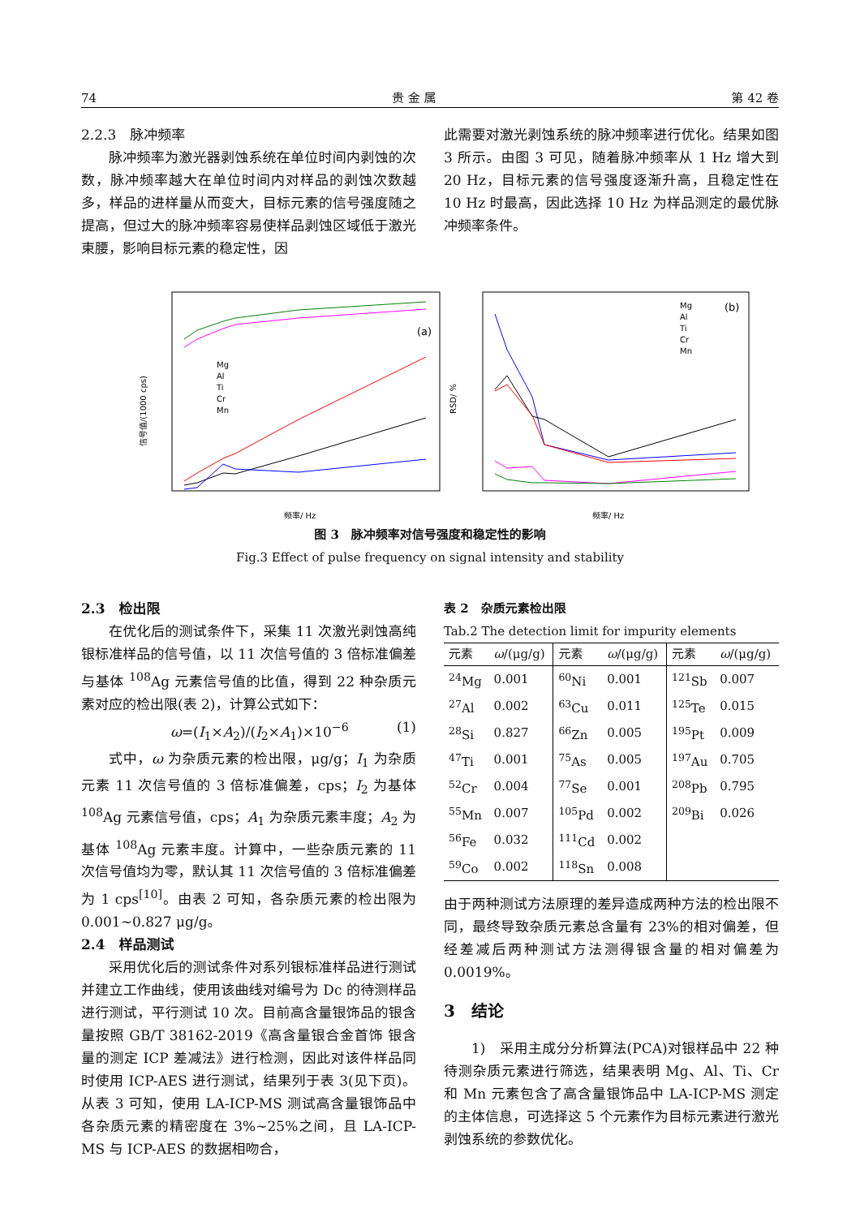74 贵 金 属 第 42 卷
2.2.3　脉冲频率
脉冲频率为激光器剥蚀系统在单位时间内剥蚀的次数，脉冲频率越大在单位时间内对样品的剥蚀次数越多，样品的进样量从而变大，目标元素的信号强度随之提高，但过大的脉冲频率容易使样品剥蚀区域低于激光束腰，影响目标元素的稳定性，因
此需要对激光剥蚀系统的脉冲频率进行优化。结果如图 3 所示。由图 3 可见，随着脉冲频率从 1 Hz 增大到 20 Hz，目标元素的信号强度逐渐升高，且稳定性在 10 Hz 时最高，因此选择 10 Hz 为样品测定的最优脉冲频率条件。
(a)
(b)
频率/ Hz
频率/ Hz
信号值/(1000 cps)
RSD/ %
Mg
Al
Ti
Cr
Mn
Mg
Al
Ti
Cr
Mn
图 3　脉冲频率对信号强度和稳定性的影响
Fig.3 Effect of pulse frequency on signal intensity and stability
2.3　检出限
在优化后的测试条件下，采集 11 次激光剥蚀高纯银标准样品的信号值，以 11 次信号值的 3 倍标准偏差与基体 <sup>108</sup>Ag 元素信号值的比值，得到 22 种杂质元素对应的检出限(表 2)，计算公式如下：
ω=(I<sub>1</sub>×A<sub>2</sub>)/(I<sub>2</sub>×A<sub>1</sub>)×10<sup>−6</sup> (1)
式中，ω 为杂质元素的检出限，μg/g；I<sub>1</sub> 为杂质元素 11 次信号值的 3 倍标准偏差，cps；I<sub>2</sub> 为基体 <sup>108</sup>Ag 元素信号值，cps；A<sub>1</sub> 为杂质元素丰度；A<sub>2</sub> 为基体 <sup>108</sup>Ag 元素丰度。计算中，一些杂质元素的 11 次信号值均为零，默认其 11 次信号值的 3 倍标准偏差为 1 cps<sup>[10]</sup>。由表 2 可知，各杂质元素的检出限为 0.001~0.827 μg/g。
2.4　样品测试
采用优化后的测试条件对系列银标准样品进行测试并建立工作曲线，使用该曲线对编号为 Dc 的待测样品进行测试，平行测试 10 次。目前高含量银饰品的银含量按照 GB/T 38162-2019《高含量银合金首饰 银含量的测定 ICP 差减法》进行检测，因此对该件样品同时使用 ICP-AES 进行测试，结果列于表 3(见下页)。从表 3 可知，使用 LA-ICP-MS 测试高含量银饰品中各杂质元素的精密度在 3%~25%之间，且 LA-ICP-MS 与 ICP-AES 的数据相吻合，
表 2　杂质元素检出限
Tab.2 The detection limit for impurity elements
| 元素 | ω /(μg/g) | 元素 | ω /(μg/g) | 元素 | ω /(μg/g) |
| --- | --- | --- | --- | --- | --- |
| <sup>24</sup>Mg | 0.001 | <sup>60</sup>Ni | 0.001 | <sup>121</sup>Sb | 0.007 |
| <sup>27</sup>Al | 0.002 | <sup>63</sup>Cu | 0.011 | <sup>125</sup>Te | 0.015 |
| <sup>28</sup>Si | 0.827 | <sup>66</sup>Zn | 0.005 | <sup>195</sup>Pt | 0.009 |
| <sup>47</sup>Ti | 0.001 | <sup>75</sup>As | 0.005 | <sup>197</sup>Au | 0.705 |
| <sup>52</sup>Cr | 0.004 | <sup>77</sup>Se | 0.001 | <sup>208</sup>Pb | 0.795 |
| <sup>55</sup>Mn | 0.007 | <sup>105</sup>Pd | 0.002 | <sup>209</sup>Bi | 0.026 |
| <sup>56</sup>Fe | 0.032 | <sup>111</sup>Cd | 0.002 | | |
| <sup>59</sup>Co | 0.002 | <sup>118</sup>Sn | 0.008 | | |
由于两种测试方法原理的差异造成两种方法的检出限不同，最终导致杂质元素总含量有 23%的相对偏差，但经差减后两种测试方法测得银含量的相对偏差为 0.0019%。
3　结论
1)　采用主成分分析算法(PCA)对银样品中 22 种待测杂质元素进行筛选，结果表明 Mg、Al、Ti、Cr 和 Mn 元素包含了高含量银饰品中 LA-ICP-MS 测定的主体信息，可选择这 5 个元素作为目标元素进行激光剥蚀系统的参数优化。